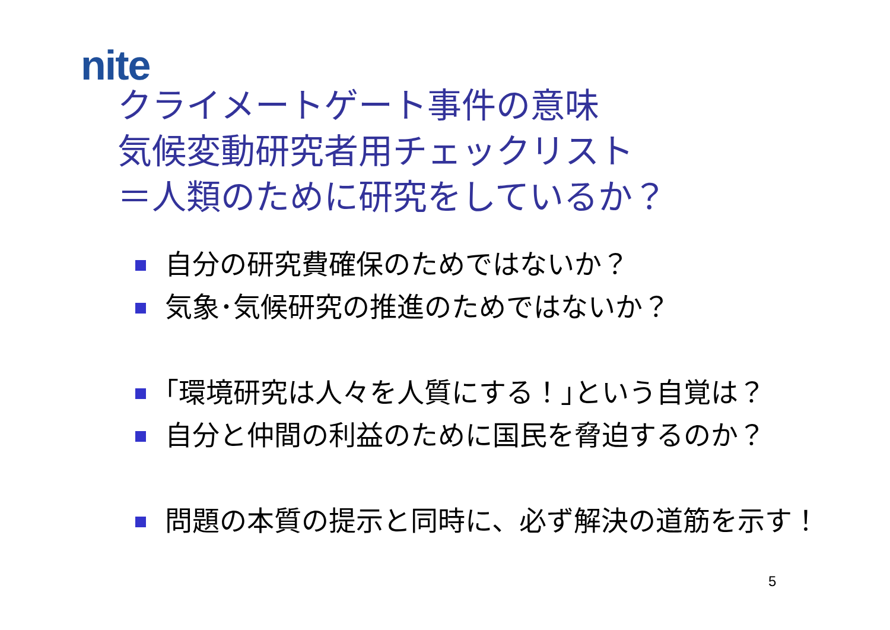nite
クライメートゲート事件の意味
気候変動研究者用チェックリスト
＝人類のために研究をしているか？
自分の研究費確保のためではないか？
気象･気候研究の推進のためではないか？
｢環境研究は人々を人質にする！｣という自覚は？
自分と仲間の利益のために国民を脅迫するのか？
問題の本質の提示と同時に、必ず解決の道筋を示す！
5